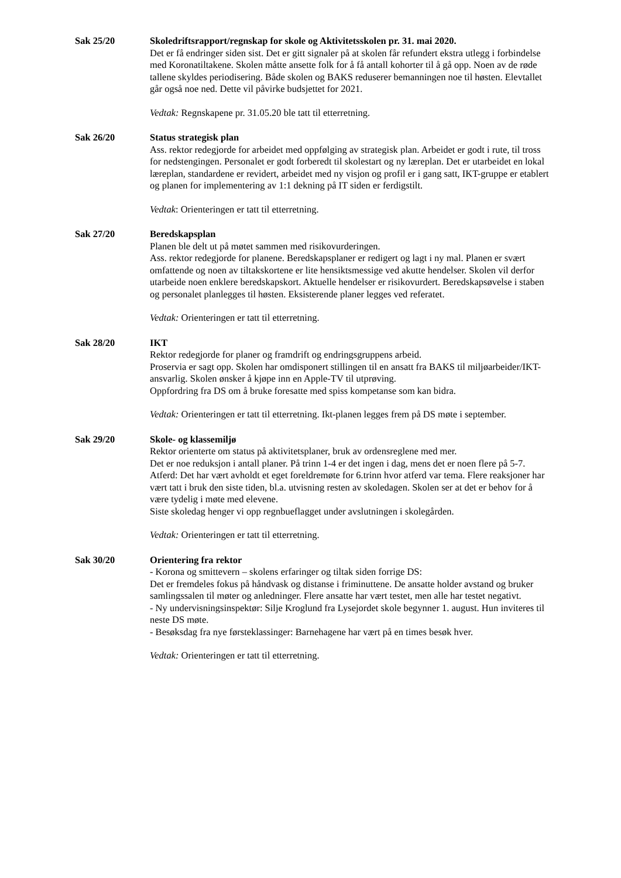Sak 25/20 Skoledriftsrapport/regnskap for skole og Aktivitetsskolen pr. 31. mai 2020.
Det er få endringer siden sist. Det er gitt signaler på at skolen får refundert ekstra utlegg i forbindelse med Koronatiltakene. Skolen måtte ansette folk for å få antall kohorter til å gå opp. Noen av de røde tallene skyldes periodisering. Både skolen og BAKS reduserer bemanningen noe til høsten. Elevtallet går også noe ned. Dette vil påvirke budsjettet for 2021.
Vedtak: Regnskapene pr. 31.05.20 ble tatt til etterretning.
Sak 26/20 Status strategisk plan
Ass. rektor redegjorde for arbeidet med oppfølging av strategisk plan. Arbeidet er godt i rute, til tross for nedstengingen. Personalet er godt forberedt til skolestart og ny læreplan. Det er utarbeidet en lokal læreplan, standardene er revidert, arbeidet med ny visjon og profil er i gang satt, IKT-gruppe er etablert og planen for implementering av 1:1 dekning på IT siden er ferdigstilt.
Vedtak: Orienteringen er tatt til etterretning.
Sak 27/20 Beredskapsplan
Planen ble delt ut på møtet sammen med risikovurderingen.
Ass. rektor redegjorde for planene. Beredskapsplaner er redigert og lagt i ny mal. Planen er svært omfattende og noen av tiltakskortene er lite hensiktsmessige ved akutte hendelser. Skolen vil derfor utarbeide noen enklere beredskapskort. Aktuelle hendelser er risikovurdert. Beredskapsøvelse i staben og personalet planlegges til høsten. Eksisterende planer legges ved referatet.
Vedtak: Orienteringen er tatt til etterretning.
Sak 28/20 IKT
Rektor redegjorde for planer og framdrift og endringsgruppens arbeid.
Proservia er sagt opp. Skolen har omdisponert stillingen til en ansatt fra BAKS til miljøarbeider/IKT-ansvarlig. Skolen ønsker å kjøpe inn en Apple-TV til utprøving.
Oppfordring fra DS om å bruke foresatte med spiss kompetanse som kan bidra.
Vedtak: Orienteringen er tatt til etterretning. Ikt-planen legges frem på DS møte i september.
Sak 29/20 Skole- og klassemiljø
Rektor orienterte om status på aktivitetsplaner, bruk av ordensreglene med mer.
Det er noe reduksjon i antall planer. På trinn 1-4 er det ingen i dag, mens det er noen flere på 5-7.
Atferd: Det har vært avholdt et eget foreldremøte for 6.trinn hvor atferd var tema. Flere reaksjoner har vært tatt i bruk den siste tiden, bl.a. utvisning resten av skoledagen. Skolen ser at det er behov for å være tydelig i møte med elevene.
Siste skoledag henger vi opp regnbueflagget under avslutningen i skolegården.
Vedtak: Orienteringen er tatt til etterretning.
Sak 30/20 Orientering fra rektor
- Korona og smittevern – skolens erfaringer og tiltak siden forrige DS:
Det er fremdeles fokus på håndvask og distanse i friminuttene. De ansatte holder avstand og bruker samlingssalen til møter og anledninger. Flere ansatte har vært testet, men alle har testet negativt.
- Ny undervisningsinspektør: Silje Kroglund fra Lysejordet skole begynner 1. august. Hun inviteres til neste DS møte.
- Besøksdag fra nye førsteklassinger: Barnehagene har vært på en times besøk hver.
Vedtak: Orienteringen er tatt til etterretning.